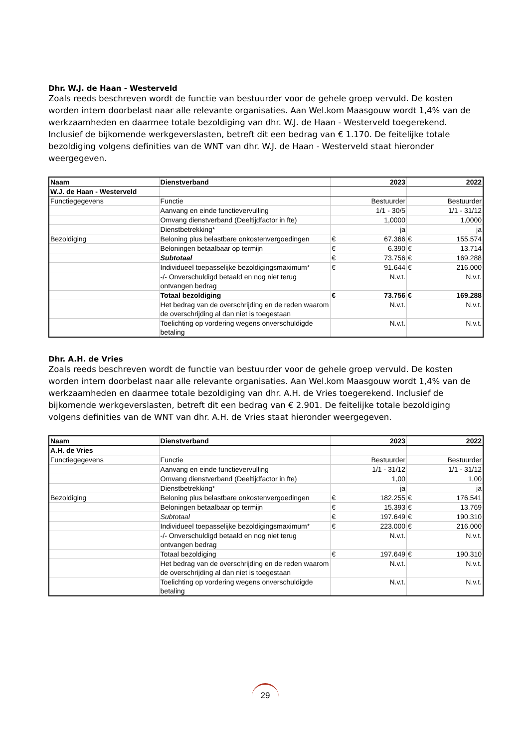Dhr. W.J. de Haan - Westerveld
Zoals reeds beschreven wordt de functie van bestuurder voor de gehele groep vervuld. De kosten worden intern doorbelast naar alle relevante organisaties. Aan Wel.kom Maasgouw wordt 1,4% van de werkzaamheden en daarmee totale bezoldiging van dhr. W.J. de Haan - Westerveld toegerekend. Inclusief de bijkomende werkgeverslasten, betreft dit een bedrag van € 1.170. De feitelijke totale bezoldiging volgens definities van de WNT van dhr. W.J. de Haan - Westerveld staat hieronder weergegeven.
| Naam | Dienstverband | 2023 | | 2022 | |
| --- | --- | --- | --- | --- | --- |
| W.J. de Haan - Westerveld | | | | | |
| Functiegegevens | Functie | Bestuurder | | Bestuurder | |
| | Aanvang en einde functievervulling | 1/1 - 30/5 | | 1/1 - 31/12 | |
| | Omvang dienstverband (Deeltijdfactor in fte) | 1,0000 | | 1,0000 | |
| | Dienstbetrekking* | ja | | ja | |
| Bezoldiging | Beloning plus belastbare onkostenvergoedingen | € | 67.366 | € | 155.574 |
| | Beloningen betaalbaar op termijn | € | 6.390 | € | 13.714 |
| | Subtotaal | € | 73.756 | € | 169.288 |
| | Individueel toepasselijke bezoldigingsmaximum* | € | 91.644 | € | 216.000 |
| | -/- Onverschuldigd betaald en nog niet terug ontvangen bedrag | N.v.t. | | N.v.t. | |
| | Totaal bezoldiging | € | 73.756 | € | 169.288 |
| | Het bedrag van de overschrijding en de reden waarom de overschrijding al dan niet is toegestaan | N.v.t. | | N.v.t. | |
| | Toelichting op vordering wegens onverschuldigde betaling | N.v.t. | | N.v.t. | |
Dhr. A.H. de Vries
Zoals reeds beschreven wordt de functie van bestuurder voor de gehele groep vervuld. De kosten worden intern doorbelast naar alle relevante organisaties. Aan Wel.kom Maasgouw wordt 1,4% van de werkzaamheden en daarmee totale bezoldiging van dhr. A.H. de Vries toegerekend. Inclusief de bijkomende werkgeverslasten, betreft dit een bedrag van € 2.901. De feitelijke totale bezoldiging volgens definities van de WNT van dhr. A.H. de Vries staat hieronder weergegeven.
| Naam | Dienstverband | 2023 | | 2022 | |
| --- | --- | --- | --- | --- | --- |
| A.H. de Vries | | | | | |
| Functiegegevens | Functie | Bestuurder | | Bestuurder | |
| | Aanvang en einde functievervulling | 1/1 - 31/12 | | 1/1 - 31/12 | |
| | Omvang dienstverband (Deeltijdfactor in fte) | 1,00 | | 1,00 | |
| | Dienstbetrekking* | ja | | ja | |
| Bezoldiging | Beloning plus belastbare onkostenvergoedingen | € | 182.255 | € | 176.541 |
| | Beloningen betaalbaar op termijn | € | 15.393 | € | 13.769 |
| | Subtotaal | € | 197.649 | € | 190.310 |
| | Individueel toepasselijke bezoldigingsmaximum* | € | 223.000 | € | 216.000 |
| | -/- Onverschuldigd betaald en nog niet terug ontvangen bedrag | N.v.t. | | N.v.t. | |
| | Totaal bezoldiging | € | 197.649 | € | 190.310 |
| | Het bedrag van de overschrijding en de reden waarom de overschrijding al dan niet is toegestaan | N.v.t. | | N.v.t. | |
| | Toelichting op vordering wegens onverschuldigde betaling | N.v.t. | | N.v.t. | |
29